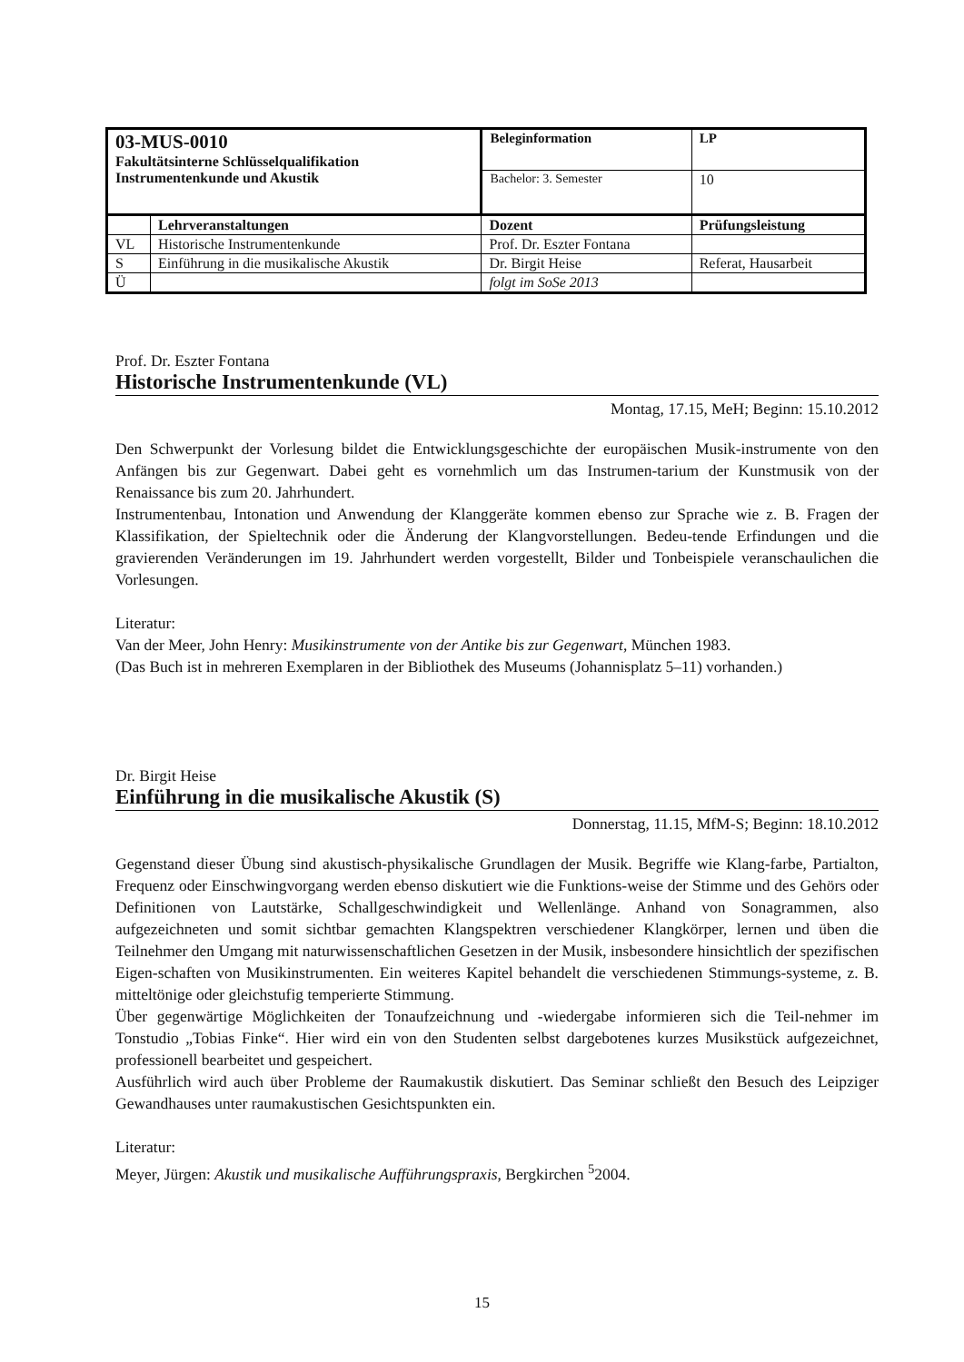| 03-MUS-0010 Fakultätsinterne Schlüsselqualifikation Instrumentenkunde und Akustik | | Beleginformation | | LP |
| | | Bachelor: 3. Semester | | 10 |
| | Lehrveranstaltungen | Dozent | Prüfungsleistung | |
| VL | Historische Instrumentenkunde | Prof. Dr. Eszter Fontana | | |
| S | Einführung in die musikalische Akustik | Dr. Birgit Heise | Referat, Hausarbeit | |
| Ü | | folgt im SoSe 2013 | | |
Prof. Dr. Eszter Fontana
Historische Instrumentenkunde (VL)
Montag, 17.15, MeH; Beginn: 15.10.2012
Den Schwerpunkt der Vorlesung bildet die Entwicklungsgeschichte der europäischen Musik-instrumente von den Anfängen bis zur Gegenwart. Dabei geht es vornehmlich um das Instrumen-tarium der Kunstmusik von der Renaissance bis zum 20. Jahrhundert.
Instrumentenbau, Intonation und Anwendung der Klanggeräte kommen ebenso zur Sprache wie z. B. Fragen der Klassifikation, der Spieltechnik oder die Änderung der Klangvorstellungen. Bedeu-tende Erfindungen und die gravierenden Veränderungen im 19. Jahrhundert werden vorgestellt, Bilder und Tonbeispiele veranschaulichen die Vorlesungen.
Literatur:
Van der Meer, John Henry: Musikinstrumente von der Antike bis zur Gegenwart, München 1983.
(Das Buch ist in mehreren Exemplaren in der Bibliothek des Museums (Johannisplatz 5–11) vorhanden.)
Dr. Birgit Heise
Einführung in die musikalische Akustik (S)
Donnerstag, 11.15, MfM-S; Beginn: 18.10.2012
Gegenstand dieser Übung sind akustisch-physikalische Grundlagen der Musik. Begriffe wie Klang-farbe, Partialton, Frequenz oder Einschwingvorgang werden ebenso diskutiert wie die Funktions-weise der Stimme und des Gehörs oder Definitionen von Lautstärke, Schallgeschwindigkeit und Wellenlänge. Anhand von Sonagrammen, also aufgezeichneten und somit sichtbar gemachten Klangspektren verschiedener Klangkörper, lernen und üben die Teilnehmer den Umgang mit naturwissenschaftlichen Gesetzen in der Musik, insbesondere hinsichtlich der spezifischen Eigen-schaften von Musikinstrumenten. Ein weiteres Kapitel behandelt die verschiedenen Stimmungs-systeme, z. B. mitteltönige oder gleichstufig temperierte Stimmung.
Über gegenwärtige Möglichkeiten der Tonaufzeichnung und -wiedergabe informieren sich die Teil-nehmer im Tonstudio „Tobias Finke“. Hier wird ein von den Studenten selbst dargebotenes kurzes Musikstück aufgezeichnet, professionell bearbeitet und gespeichert.
Ausführlich wird auch über Probleme der Raumakustik diskutiert. Das Seminar schließt den Besuch des Leipziger Gewandhauses unter raumakustischen Gesichtspunkten ein.
Literatur:
Meyer, Jürgen: Akustik und musikalische Aufführungspraxis, Bergkirchen <sup>5</sup>2004.
15